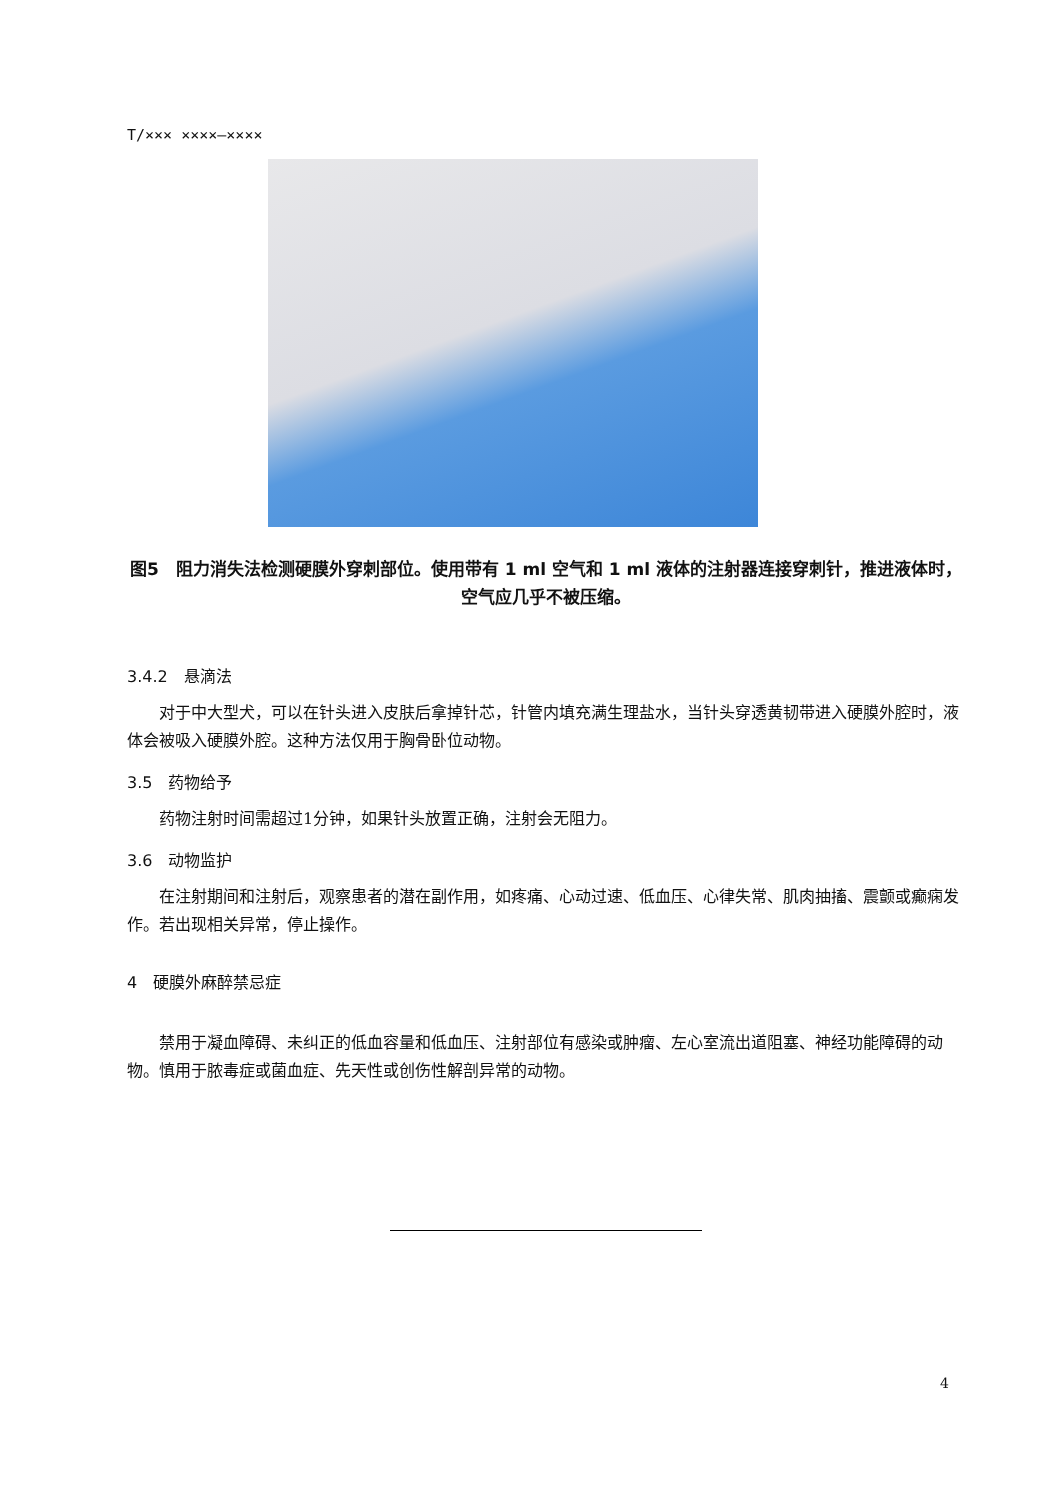T/××× ××××—××××
图5　阻力消失法检测硬膜外穿刺部位。使用带有 1 ml 空气和 1 ml 液体的注射器连接穿刺针，推进液体时，空气应几乎不被压缩。
3.4.2　悬滴法
对于中大型犬，可以在针头进入皮肤后拿掉针芯，针管内填充满生理盐水，当针头穿透黄韧带进入硬膜外腔时，液体会被吸入硬膜外腔。这种方法仅用于胸骨卧位动物。
3.5　药物给予
药物注射时间需超过1分钟，如果针头放置正确，注射会无阻力。
3.6　动物监护
在注射期间和注射后，观察患者的潜在副作用，如疼痛、心动过速、低血压、心律失常、肌肉抽搐、震颤或癫痫发作。若出现相关异常，停止操作。
4　硬膜外麻醉禁忌症
禁用于凝血障碍、未纠正的低血容量和低血压、注射部位有感染或肿瘤、左心室流出道阻塞、神经功能障碍的动物。慎用于脓毒症或菌血症、先天性或创伤性解剖异常的动物。
4